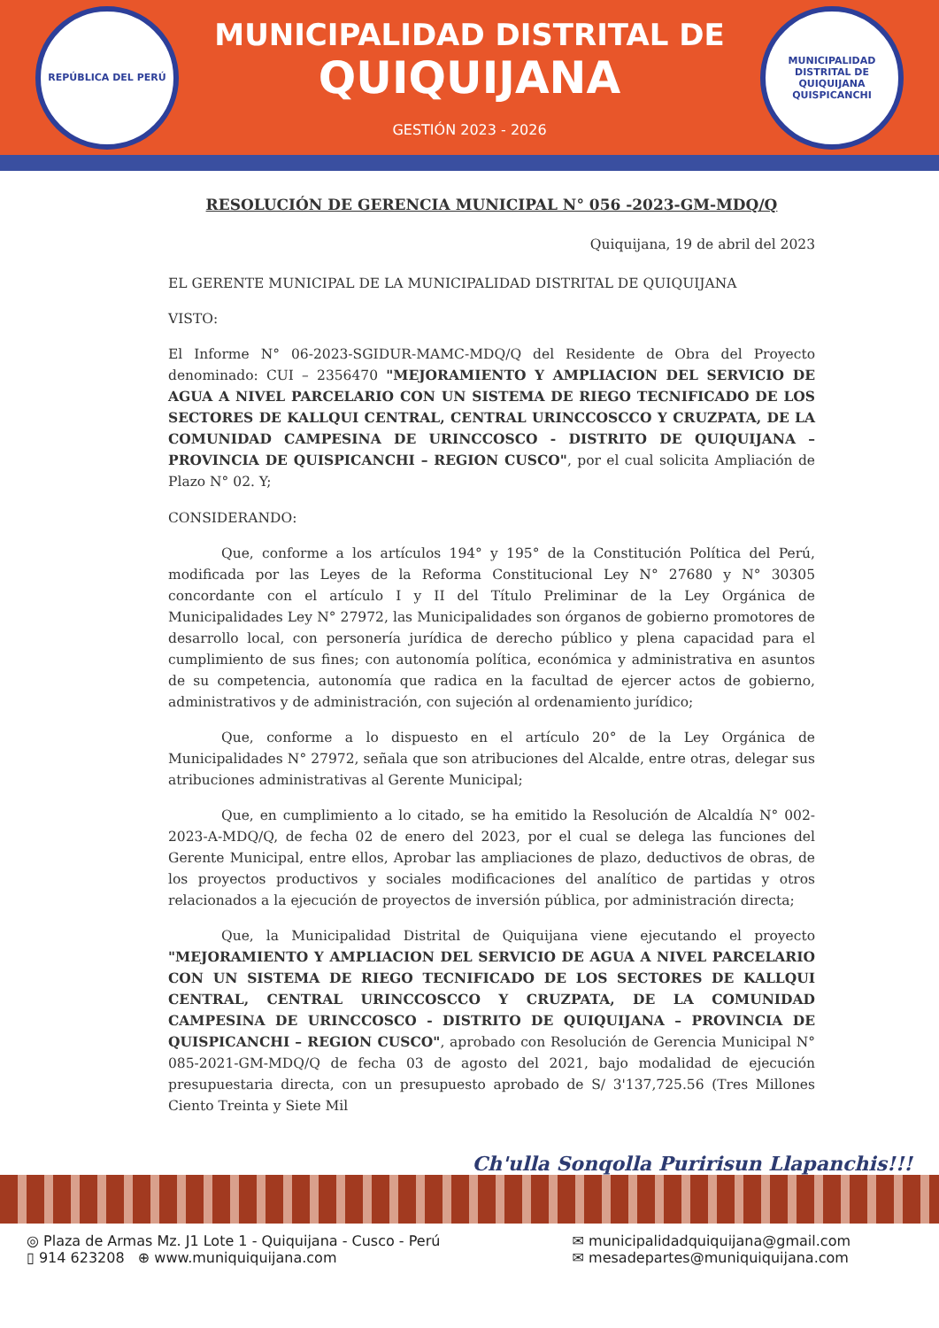REPÚBLICA DEL PERÚ
MUNICIPALIDAD DISTRITAL DE
QUIQUIJANA
GESTIÓN 2023 - 2026
MUNICIPALIDAD DISTRITAL DE QUIQUIJANA
QUISPICANCHI
RESOLUCIÓN DE GERENCIA MUNICIPAL N° 056 -2023-GM-MDQ/Q
Quiquijana, 19 de abril del 2023
EL GERENTE MUNICIPAL DE LA MUNICIPALIDAD DISTRITAL DE QUIQUIJANA
VISTO:
El Informe N° 06-2023-SGIDUR-MAMC-MDQ/Q del Residente de Obra del Proyecto denominado: CUI – 2356470 "MEJORAMIENTO Y AMPLIACION DEL SERVICIO DE AGUA A NIVEL PARCELARIO CON UN SISTEMA DE RIEGO TECNIFICADO DE LOS SECTORES DE KALLQUI CENTRAL, CENTRAL URINCCOSCCO Y CRUZPATA, DE LA COMUNIDAD CAMPESINA DE URINCCOSCO - DISTRITO DE QUIQUIJANA – PROVINCIA DE QUISPICANCHI – REGION CUSCO", por el cual solicita Ampliación de Plazo N° 02. Y;
CONSIDERANDO:
Que, conforme a los artículos 194° y 195° de la Constitución Política del Perú, modificada por las Leyes de la Reforma Constitucional Ley N° 27680 y N° 30305 concordante con el artículo I y II del Título Preliminar de la Ley Orgánica de Municipalidades Ley N° 27972, las Municipalidades son órganos de gobierno promotores de desarrollo local, con personería jurídica de derecho público y plena capacidad para el cumplimiento de sus fines; con autonomía política, económica y administrativa en asuntos de su competencia, autonomía que radica en la facultad de ejercer actos de gobierno, administrativos y de administración, con sujeción al ordenamiento jurídico;
Que, conforme a lo dispuesto en el artículo 20° de la Ley Orgánica de Municipalidades N° 27972, señala que son atribuciones del Alcalde, entre otras, delegar sus atribuciones administrativas al Gerente Municipal;
Que, en cumplimiento a lo citado, se ha emitido la Resolución de Alcaldía N° 002-2023-A-MDQ/Q, de fecha 02 de enero del 2023, por el cual se delega las funciones del Gerente Municipal, entre ellos, Aprobar las ampliaciones de plazo, deductivos de obras, de los proyectos productivos y sociales modificaciones del analítico de partidas y otros relacionados a la ejecución de proyectos de inversión pública, por administración directa;
Que, la Municipalidad Distrital de Quiquijana viene ejecutando el proyecto "MEJORAMIENTO Y AMPLIACION DEL SERVICIO DE AGUA A NIVEL PARCELARIO CON UN SISTEMA DE RIEGO TECNIFICADO DE LOS SECTORES DE KALLQUI CENTRAL, CENTRAL URINCCOSCCO Y CRUZPATA, DE LA COMUNIDAD CAMPESINA DE URINCCOSCO - DISTRITO DE QUIQUIJANA – PROVINCIA DE QUISPICANCHI – REGION CUSCO", aprobado con Resolución de Gerencia Municipal N° 085-2021-GM-MDQ/Q de fecha 03 de agosto del 2021, bajo modalidad de ejecución presupuestaria directa, con un presupuesto aprobado de S/ 3'137,725.56 (Tres Millones Ciento Treinta y Siete Mil
Ch'ulla Sonqolla Puririsun Llapanchis!!!
◎ Plaza de Armas Mz. J1 Lote 1 - Quiquijana - Cusco - Perú
▯ 914 623208 ⊕ www.muniquiquijana.com
✉ municipalidadquiquijana@gmail.com
✉ mesadepartes@muniquiquijana.com